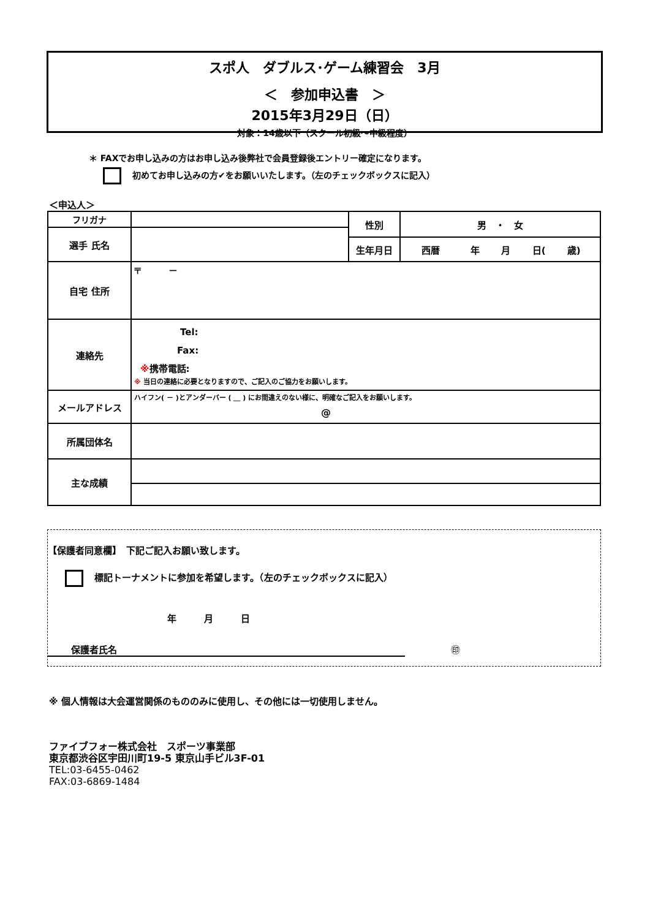スポ人　ダブルス･ゲーム練習会　3月
＜　参加申込書　＞
2015年3月29日（日）
対象：14歳以下（スクール初級～中級程度）
＊ FAXでお申し込みの方はお申し込み後弊社で会員登録後エントリー確定になります。
初めてお申し込みの方✔をお願いいたします。（左のチェックボックスに記入）
＜申込人＞
| フリガナ | | 性別 | 男 ・ 女 |
| 選手 氏名 | | | |
| | | 生年月日 | 西暦 年 月 日( 歳) |
| 自宅 住所 | 〒 － | | |
| 連絡先 | Tel: Fax: ※ 携帯電話: ※ 当日の連絡に必要となりますので、ご記入のご協力をお願いします。 | | |
| メールアドレス | ハイフン( － )とアンダーバー ( ＿ ) にお間違えのない様に、明確なご記入をお願いします。 @ | | |
| 所属団体名 | | | |
| 主な成績 | | | |
【保護者同意欄】　下記ご記入お願い致します。
標記トーナメントに参加を希望します。（左のチェックボックスに記入）
年　　　月　　　日
保護者氏名 ㊞
※ 個人情報は大会運営関係のもののみに使用し、その他には一切使用しません。
ファイブフォー株式会社　スポーツ事業部
東京都渋谷区宇田川町19-5 東京山手ビル3F-01
TEL:03-6455-0462
FAX:03-6869-1484